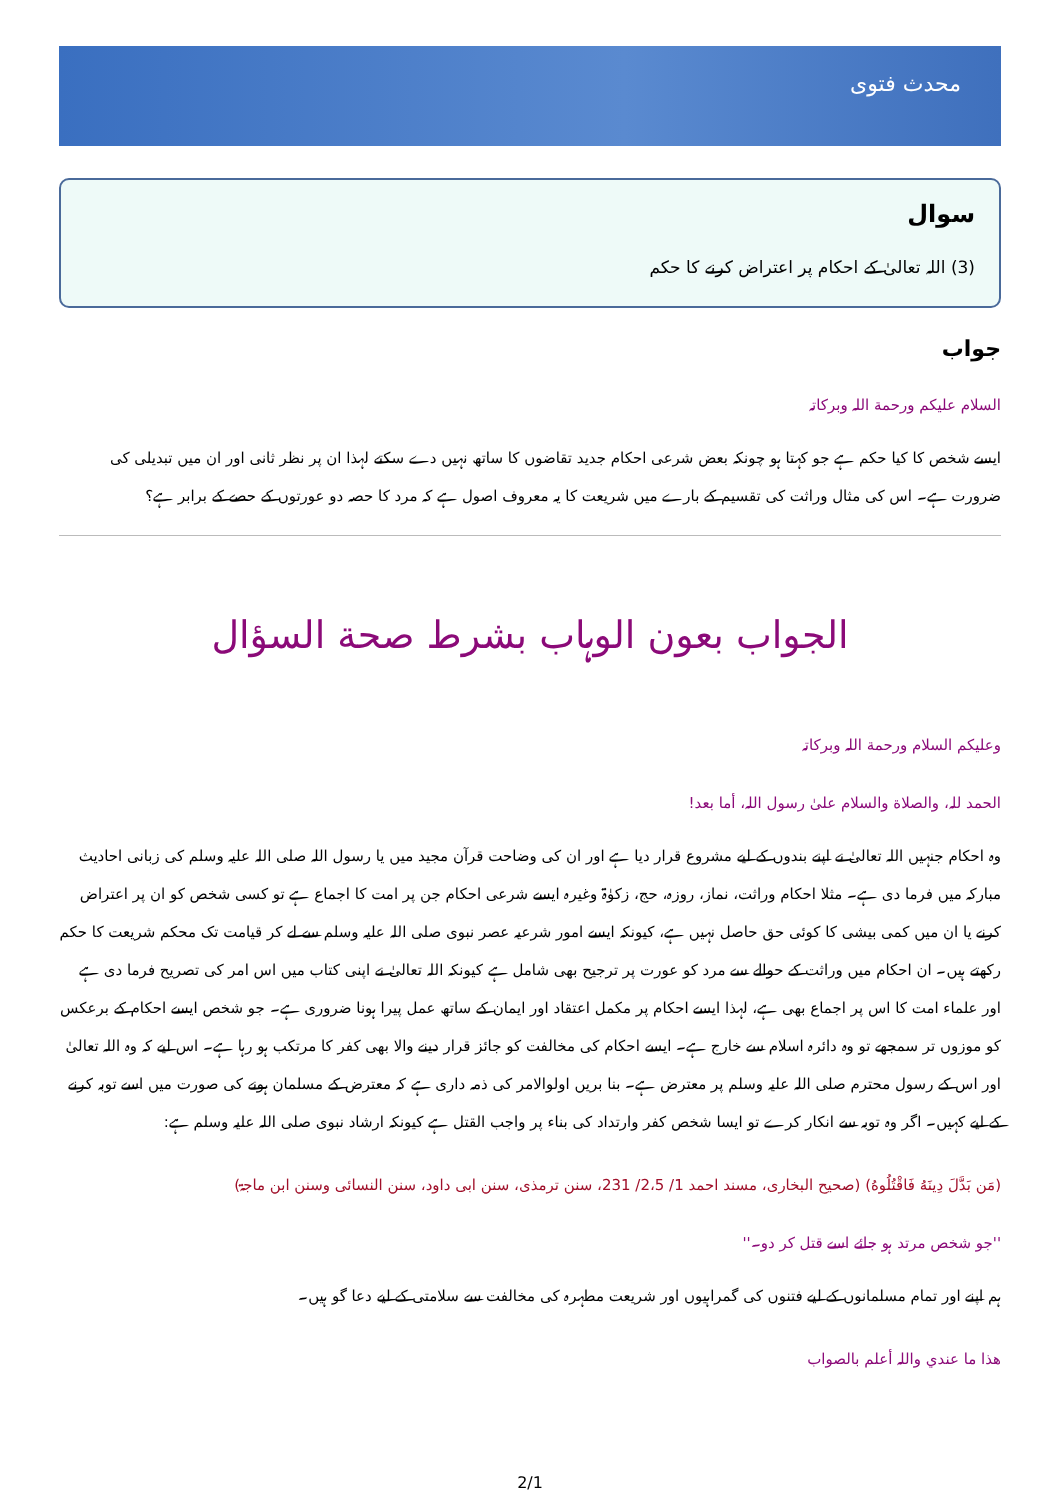محدث فتوی
سوال
(3) اللہ تعالیٰ کے احکام پر اعتراض کرنے کا حکم
جواب
السلام علیکم ورحمة اللہ وبرکاتہ
ایسے شخص کا کیا حکم ہے جو کہتا ہو چونکہ بعض شرعی احکام جدید تقاضوں کا ساتھ نہیں دے سکتے لہذا ان پر نظر ثانی اور ان میں تبدیلی کی ضرورت ہے۔ اس کی مثال وراثت کی تقسیم کے بارے میں شریعت کا یہ معروف اصول ہے کہ مرد کا حصہ دو عورتوں کے حصے کے برابر ہے؟
الجواب بعون الوہاب بشرط صحة السؤال
وعلیکم السلام ورحمة اللہ وبرکاتہ
الحمد للہ، والصلاة والسلام علیٰ رسول اللہ، أما بعد!
وہ احکام جنہیں اللہ تعالیٰ نے اپنے بندوں کے لیے مشروع قرار دیا ہے اور ان کی وضاحت قرآن مجید میں یا رسول اللہ صلی اللہ علیہ وسلم کی زبانی احادیث مبارکہ میں فرما دی ہے۔ مثلا احکام وراثت، نماز، روزہ، حج، زکوٰۃ وغیرہ ایسے شرعی احکام جن پر امت کا اجماع ہے تو کسی شخص کو ان پر اعتراض کرنے یا ان میں کمی بیشی کا کوئی حق حاصل نہیں ہے، کیونکہ ایسے امور شرعیہ عصر نبوی صلی اللہ علیہ وسلم سے لے کر قیامت تک محکم شریعت کا حکم رکھتے ہیں۔ ان احکام میں وراثت کے حوالے سے مرد کو عورت پر ترجیح بھی شامل ہے کیونکہ اللہ تعالیٰ نے اپنی کتاب میں اس امر کی تصریح فرما دی ہے اور علماء امت کا اس پر اجماع بھی ہے، لہذا ایسے احکام پر مکمل اعتقاد اور ایمان کے ساتھ عمل پیرا ہونا ضروری ہے۔ جو شخص ایسے احکام کے برعکس کو موزوں تر سمجھے تو وہ دائرہ اسلام سے خارج ہے۔ ایسے احکام کی مخالفت کو جائز قرار دینے والا بھی کفر کا مرتکب ہو رہا ہے۔ اس لیے کہ وہ اللہ تعالیٰ اور اس کے رسول محترم صلی اللہ علیہ وسلم پر معترض ہے۔ بنا بریں اولوالامر کی ذمہ داری ہے کہ معترض کے مسلمان ہونے کی صورت میں اسے توبہ کرنے کے لیے کہیں۔ اگر وہ توبہ سے انکار کرے تو ایسا شخص کفر وارتداد کی بناء پر واجب القتل ہے کیونکہ ارشاد نبوی صلی اللہ علیہ وسلم ہے:
(مَن بَدَّلَ دِينَهُ فَاقْتُلُوهُ) (صحیح البخاری، مسند احمد 1/ 2،5/ 231، سنن ترمذی، سنن ابی داود، سنن النسائی وسنن ابن ماجۃ)
''جو شخص مرتد ہو جائے اسے قتل کر دو۔''
ہم اپنے اور تمام مسلمانوں کے لیے فتنوں کی گمراہیوں اور شریعت مطہرہ کی مخالفت سے سلامتی کے لیے دعا گو ہیں۔
ھذا ما عندي واللہ أعلم بالصواب
2/1